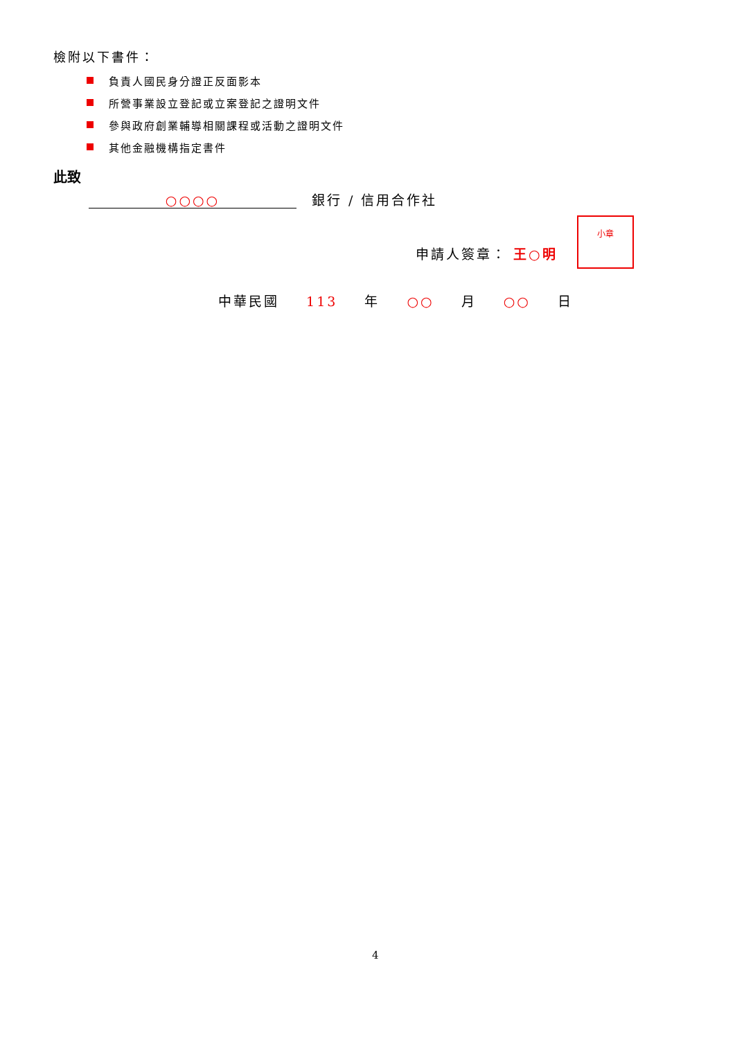檢附以下書件：
負責人國民身分證正反面影本
所營事業設立登記或立案登記之證明文件
參與政府創業輔導相關課程或活動之證明文件
其他金融機構指定書件
此致
○○○○ 銀行 / 信用合作社
申請人簽章： 王○明
小章
中華民國 113 年 ○○ 月 ○○ 日
4